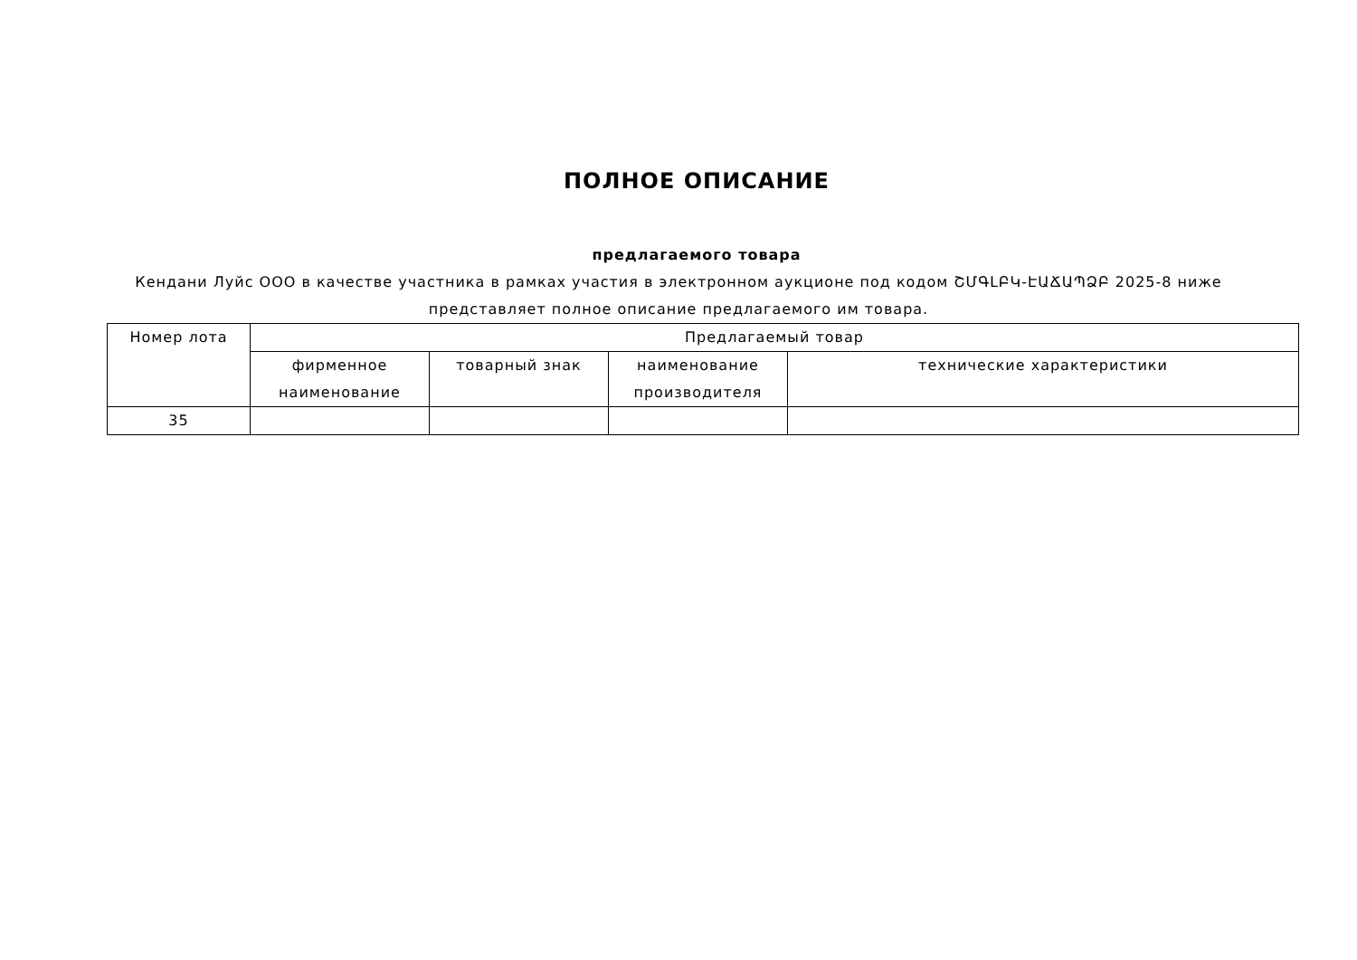ПОЛНОЕ ОПИСАНИЕ
предлагаемого товара
Кендани Луйс ООО в качестве участника в рамках участия в электронном аукционе под кодом ՇՄԳԼԲԿ-ԷԱՃԱՊՁԲ 2025-8 ниже представляет полное описание предлагаемого им товара.
| Номер лота | Предлагаемый товар | | | |
| --- | --- | --- | --- | --- |
| | фирменное наименование | товарный знак | наименование производителя | технические характеристики |
| 35 | | | | |